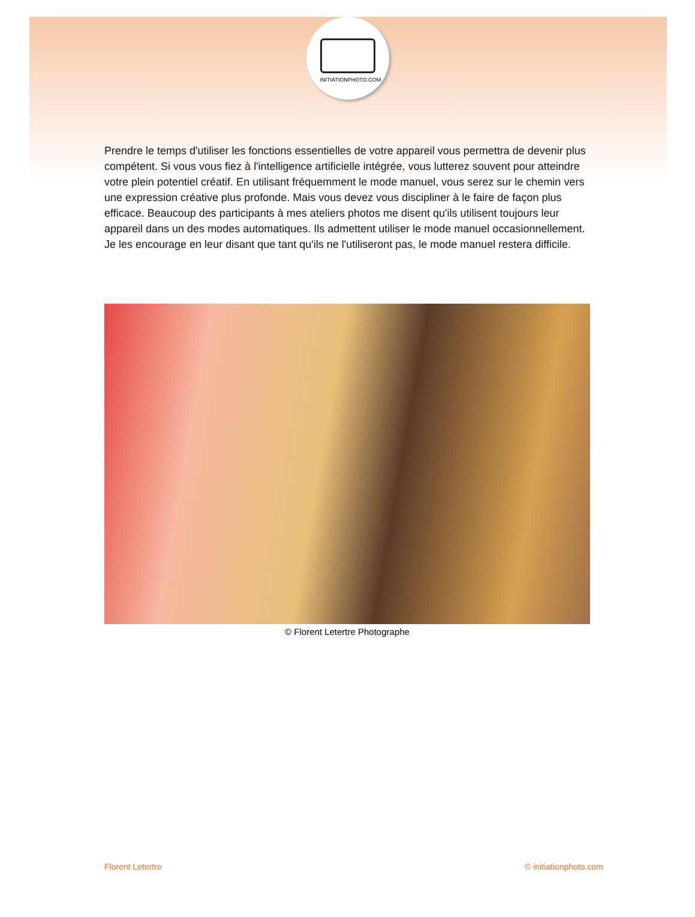INITIATIONPHOTO.COM
Prendre le temps d'utiliser les fonctions essentielles de votre appareil vous permettra de devenir plus compétent. Si vous vous fiez à l'intelligence artificielle intégrée, vous lutterez souvent pour atteindre votre plein potentiel créatif. En utilisant fréquemment le mode manuel, vous serez sur le chemin vers une expression créative plus profonde. Mais vous devez vous discipliner à le faire de façon plus efficace. Beaucoup des participants à mes ateliers photos me disent qu'ils utilisent toujours leur appareil dans un des modes automatiques. Ils admettent utiliser le mode manuel occasionnellement. Je les encourage en leur disant que tant qu'ils ne l'utiliseront pas, le mode manuel restera difficile.
© Florent Letertre Photographe
Florent Letertre © initiationphoto.com